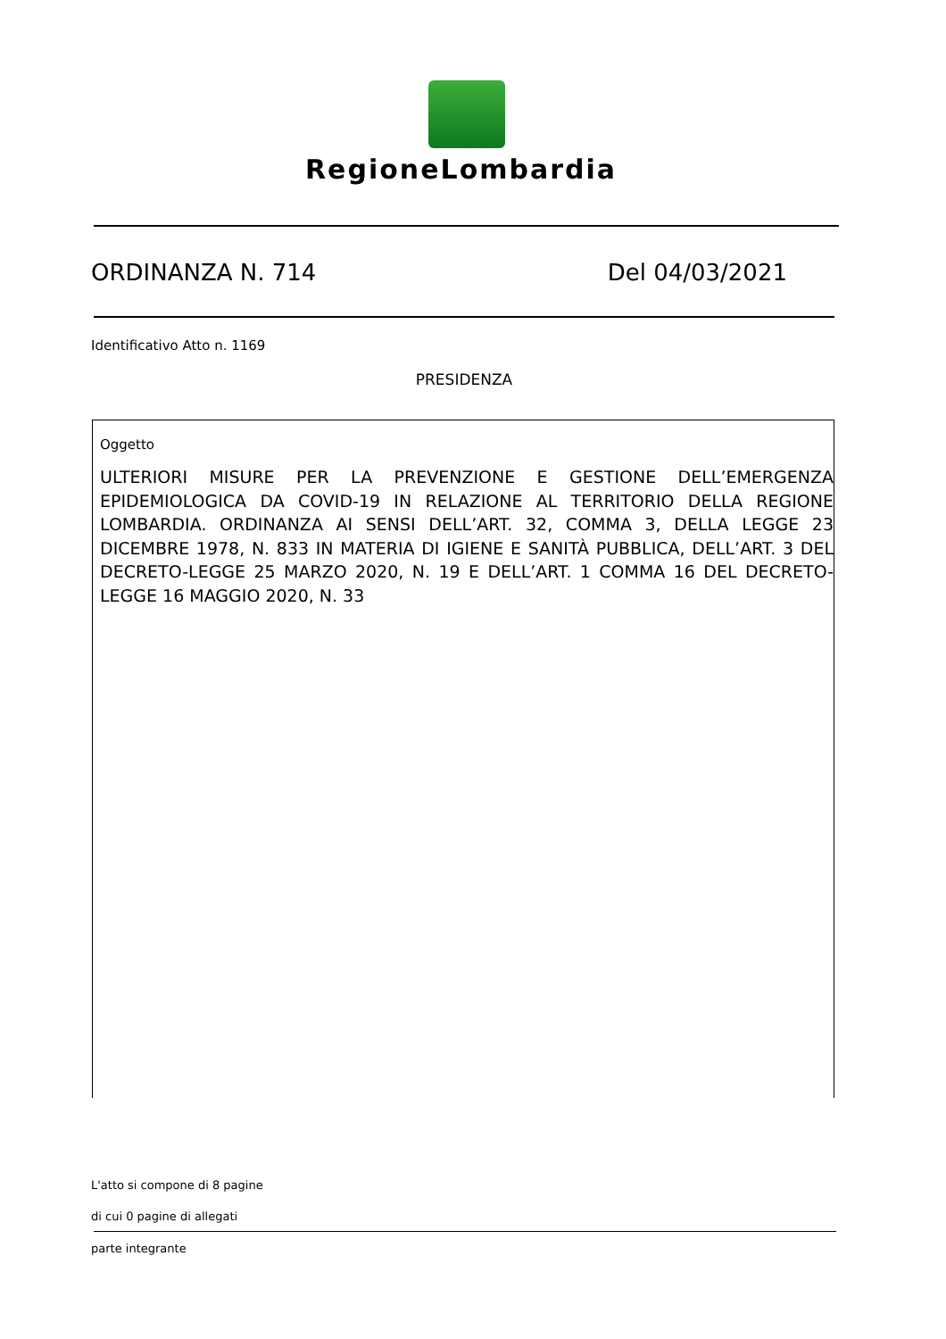RegioneLombardia
ORDINANZA N. 714 Del 04/03/2021
Identificativo Atto n. 1169
PRESIDENZA
Oggetto
ULTERIORI MISURE PER LA PREVENZIONE E GESTIONE DELL’EMERGENZA EPIDEMIOLOGICA DA COVID-19 IN RELAZIONE AL TERRITORIO DELLA REGIONE LOMBARDIA. ORDINANZA AI SENSI DELL’ART. 32, COMMA 3, DELLA LEGGE 23 DICEMBRE 1978, N. 833 IN MATERIA DI IGIENE E SANITÀ PUBBLICA, DELL’ART. 3 DEL DECRETO-LEGGE 25 MARZO 2020, N. 19 E DELL’ART. 1 COMMA 16 DEL DECRETO-LEGGE 16 MAGGIO 2020, N. 33
L'atto si compone di 8 pagine
di cui 0 pagine di allegati
parte integrante